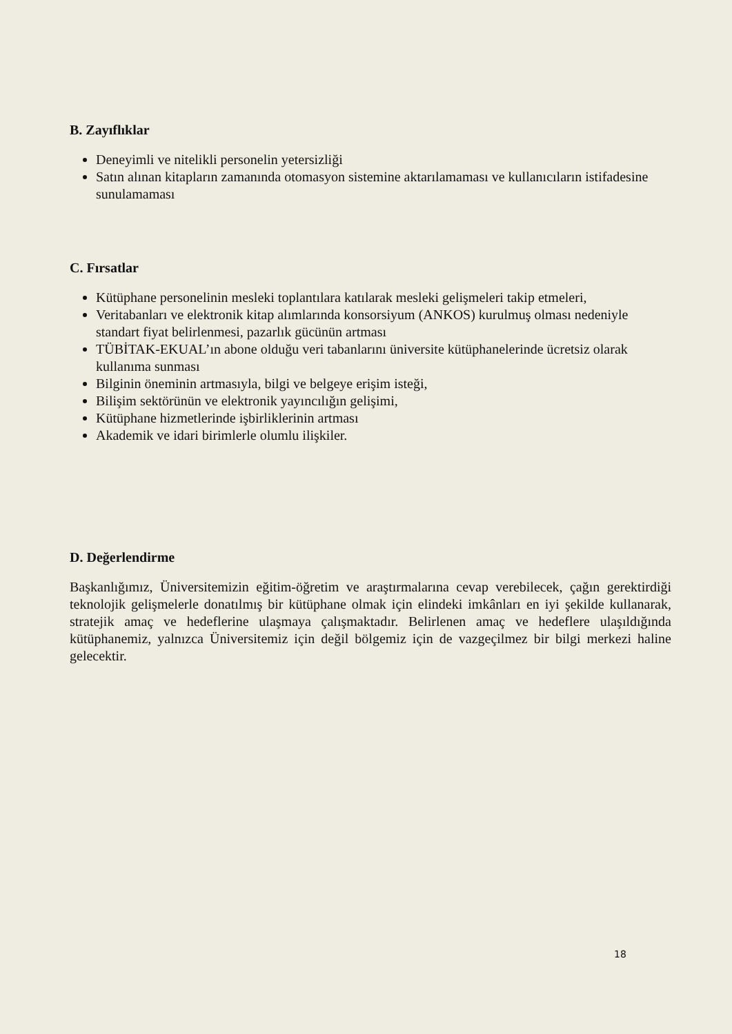B. Zayıflıklar
Deneyimli ve nitelikli personelin yetersizliği
Satın alınan kitapların zamanında otomasyon sistemine aktarılamaması ve kullanıcıların istifadesine sunulamaması
C. Fırsatlar
Kütüphane personelinin mesleki toplantılara katılarak mesleki gelişmeleri takip etmeleri,
Veritabanları ve elektronik kitap alımlarında konsorsiyum (ANKOS) kurulmuş olması nedeniyle standart fiyat belirlenmesi, pazarlık gücünün artması
TÜBİTAK-EKUAL’ın abone olduğu veri tabanlarını üniversite kütüphanelerinde ücretsiz olarak kullanıma sunması
Bilginin öneminin artmasıyla, bilgi ve belgeye erişim isteği,
Bilişim sektörünün ve elektronik yayıncılığın gelişimi,
Kütüphane hizmetlerinde işbirliklerinin artması
Akademik ve idari birimlerle olumlu ilişkiler.
D. Değerlendirme
Başkanlığımız, Üniversitemizin eğitim-öğretim ve araştırmalarına cevap verebilecek, çağın gerektirdiği teknolojik gelişmelerle donatılmış bir kütüphane olmak için elindeki imkânları en iyi şekilde kullanarak, stratejik amaç ve hedeflerine ulaşmaya çalışmaktadır. Belirlenen amaç ve hedeflere ulaşıldığında kütüphanemiz, yalnızca Üniversitemiz için değil bölgemiz için de vazgeçilmez bir bilgi merkezi haline gelecektir.
18